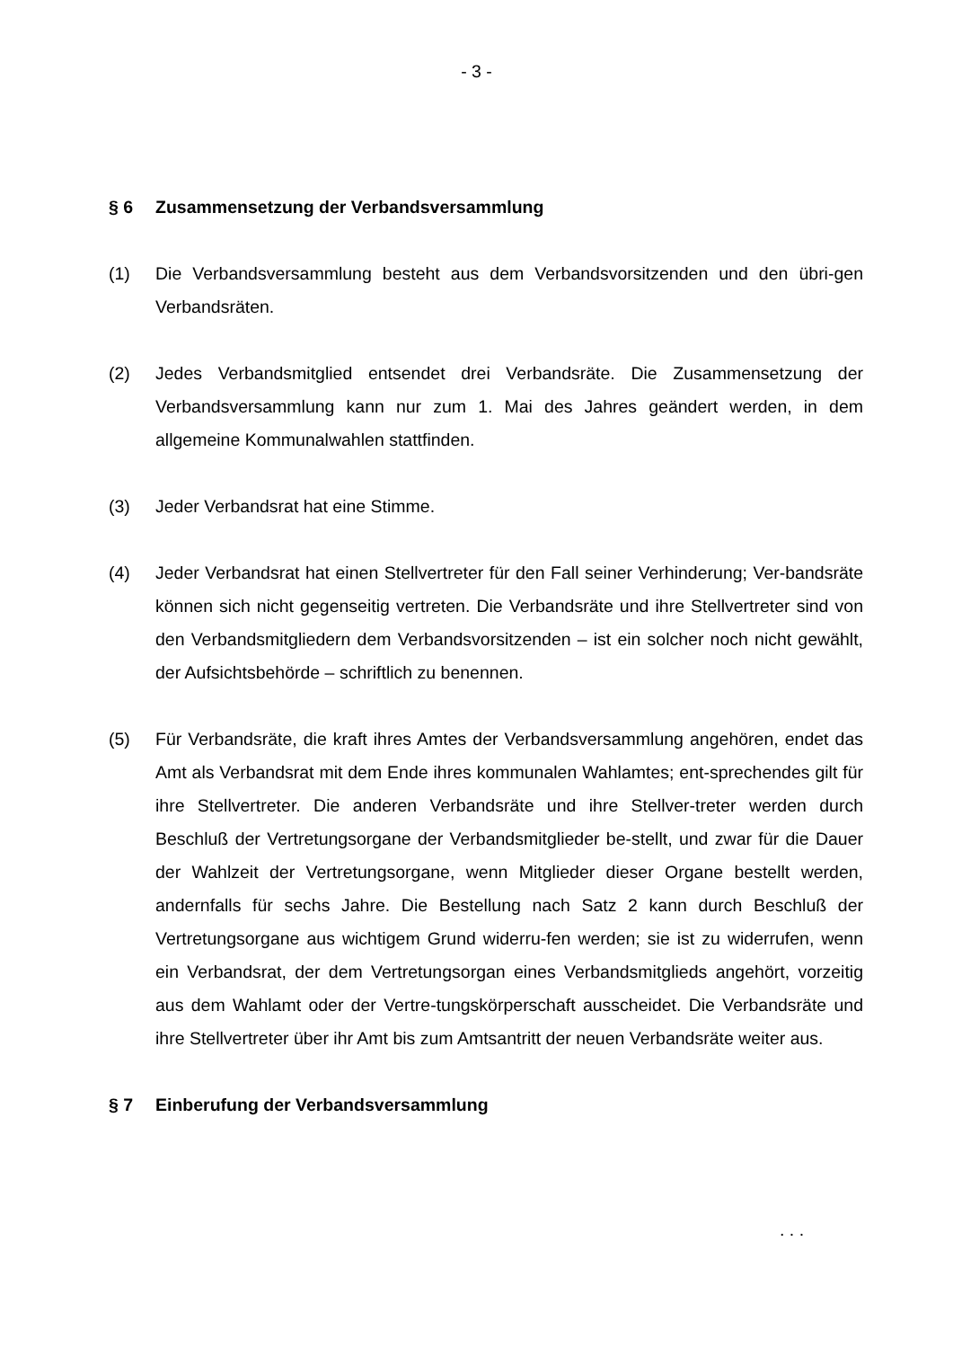- 3 -
§ 6 Zusammensetzung der Verbandsversammlung
(1) Die Verbandsversammlung besteht aus dem Verbandsvorsitzenden und den übri-gen Verbandsräten.
(2) Jedes Verbandsmitglied entsendet drei Verbandsräte. Die Zusammensetzung der Verbandsversammlung kann nur zum 1. Mai des Jahres geändert werden, in dem allgemeine Kommunalwahlen stattfinden.
(3) Jeder Verbandsrat hat eine Stimme.
(4) Jeder Verbandsrat hat einen Stellvertreter für den Fall seiner Verhinderung; Ver-bandsräte können sich nicht gegenseitig vertreten. Die Verbandsräte und ihre Stellvertreter sind von den Verbandsmitgliedern dem Verbandsvorsitzenden – ist ein solcher noch nicht gewählt, der Aufsichtsbehörde – schriftlich zu benennen.
(5) Für Verbandsräte, die kraft ihres Amtes der Verbandsversammlung angehören, endet das Amt als Verbandsrat mit dem Ende ihres kommunalen Wahlamtes; ent-sprechendes gilt für ihre Stellvertreter. Die anderen Verbandsräte und ihre Stellver-treter werden durch Beschluß der Vertretungsorgane der Verbandsmitglieder be-stellt, und zwar für die Dauer der Wahlzeit der Vertretungsorgane, wenn Mitglieder dieser Organe bestellt werden, andernfalls für sechs Jahre. Die Bestellung nach Satz 2 kann durch Beschluß der Vertretungsorgane aus wichtigem Grund widerru-fen werden; sie ist zu widerrufen, wenn ein Verbandsrat, der dem Vertretungsorgan eines Verbandsmitglieds angehört, vorzeitig aus dem Wahlamt oder der Vertre-tungskörperschaft ausscheidet. Die Verbandsräte und ihre Stellvertreter über ihr Amt bis zum Amtsantritt der neuen Verbandsräte weiter aus.
§ 7 Einberufung der Verbandsversammlung
. . .